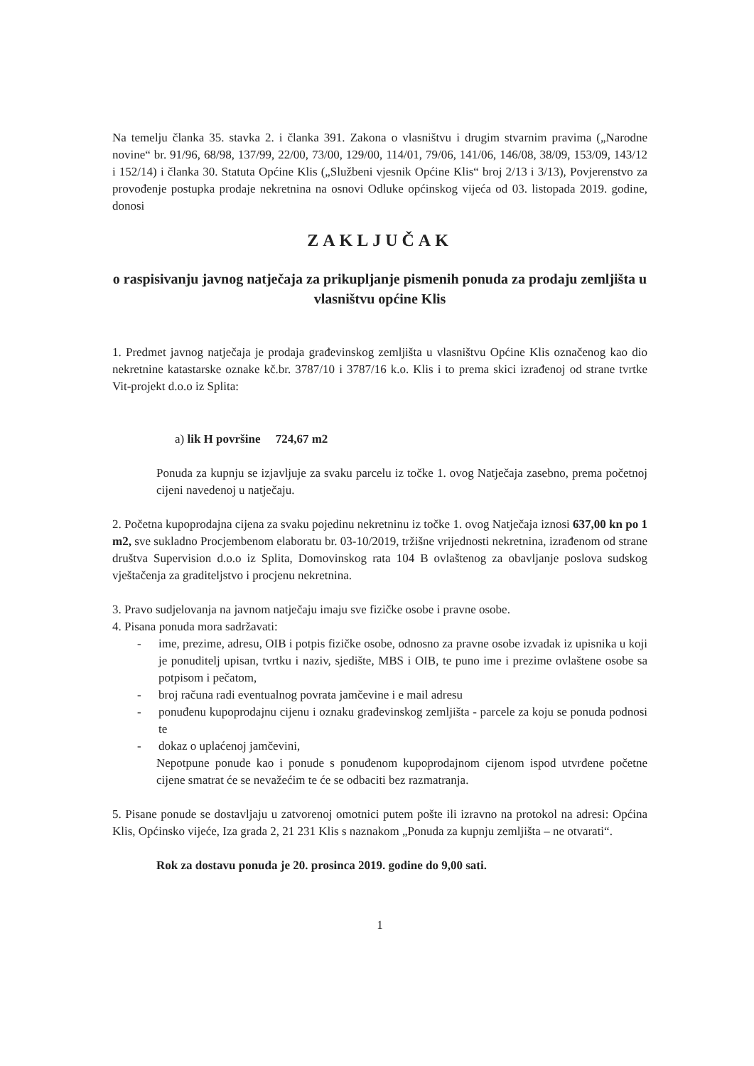Na temelju članka 35. stavka 2. i članka 391. Zakona o vlasništvu i drugim stvarnim pravima („Narodne novine“ br. 91/96, 68/98, 137/99, 22/00, 73/00, 129/00, 114/01, 79/06, 141/06, 146/08, 38/09, 153/09, 143/12 i 152/14) i članka 30. Statuta Općine Klis („Službeni vjesnik Općine Klis“ broj 2/13 i 3/13), Povjerenstvo za provođenje postupka prodaje nekretnina na osnovi Odluke općinskog vijeća od 03. listopada 2019. godine, donosi
ZAKLJUČAK
o raspisivanju javnog natječaja za prikupljanje pismenih ponuda za prodaju zemljišta u vlasništvu općine Klis
1. Predmet javnog natječaja je prodaja građevinskog zemljišta u vlasništvu Općine Klis označenog kao dio nekretnine katastarske oznake kč.br. 3787/10 i 3787/16 k.o. Klis i to prema skici izrađenoj od strane tvrtke Vit-projekt d.o.o iz Splita:
a) lik H površine 724,67 m2
Ponuda za kupnju se izjavljuje za svaku parcelu iz točke 1. ovog Natječaja zasebno, prema početnoj cijeni navedenoj u natječaju.
2. Početna kupoprodajna cijena za svaku pojedinu nekretninu iz točke 1. ovog Natječaja iznosi 637,00 kn po 1 m2, sve sukladno Procjembenom elaboratu br. 03-10/2019, tržišne vrijednosti nekretnina, izrađenom od strane društva Supervision d.o.o iz Splita, Domovinskog rata 104 B ovlaštenog za obavljanje poslova sudskog vještačenja za graditeljstvo i procjenu nekretnina.
3. Pravo sudjelovanja na javnom natječaju imaju sve fizičke osobe i pravne osobe.
4. Pisana ponuda mora sadržavati:
- ime, prezime, adresu, OIB i potpis fizičke osobe, odnosno za pravne osobe izvadak iz upisnika u koji je ponuditelj upisan, tvrtku i naziv, sjedište, MBS i OIB, te puno ime i prezime ovlaštene osobe sa potpisom i pečatom,
- broj računa radi eventualnog povrata jamčevine i e mail adresu
- ponuđenu kupoprodajnu cijenu i oznaku građevinskog zemljišta - parcele za koju se ponuda podnosi te
- dokaz o uplaćenoj jamčevini,
Nepotpune ponude kao i ponude s ponuđenom kupoprodajnom cijenom ispod utvrđene početne cijene smatrat će se nevažećim te će se odbaciti bez razmatranja.
5. Pisane ponude se dostavljaju u zatvorenoj omotnici putem pošte ili izravno na protokol na adresi: Općina Klis, Općinsko vijeće, Iza grada 2, 21 231 Klis s naznakom „Ponuda za kupnju zemljišta – ne otvarati“.
Rok za dostavu ponuda je 20. prosinca 2019. godine do 9,00 sati.
1